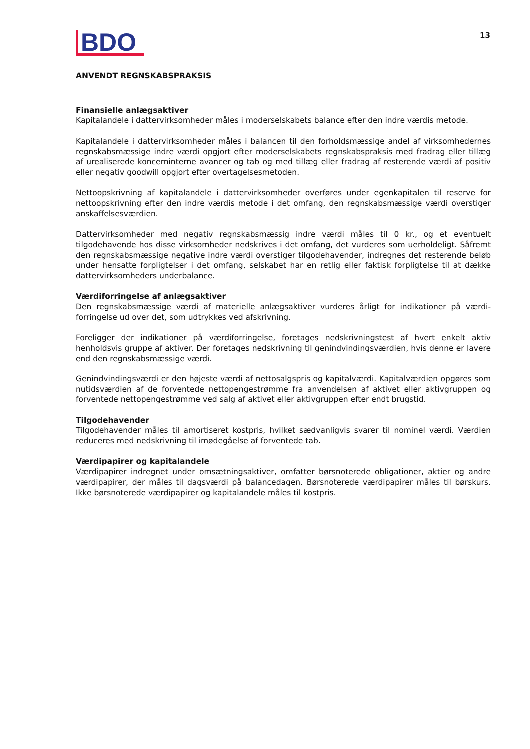BDO
13
ANVENDT REGNSKABSPRAKSIS
Finansielle anlægsaktiver
Kapitalandele i dattervirksomheder måles i moderselskabets balance efter den indre værdis metode.
Kapitalandele i dattervirksomheder måles i balancen til den forholdsmæssige andel af virksomhedernes regnskabsmæssige indre værdi opgjort efter moderselskabets regnskabspraksis med fradrag eller tillæg af urealiserede koncerninterne avancer og tab og med tillæg eller fradrag af resterende værdi af positiv eller negativ goodwill opgjort efter overtagelsesmetoden.
Nettoopskrivning af kapitalandele i dattervirksomheder overføres under egenkapitalen til reserve for nettoopskrivning efter den indre værdis metode i det omfang, den regnskabsmæssige værdi overstiger anskaffelsesværdien.
Dattervirksomheder med negativ regnskabsmæssig indre værdi måles til 0 kr., og et eventuelt tilgodehavende hos disse virksomheder nedskrives i det omfang, det vurderes som uerholdeligt. Såfremt den regnskabsmæssige negative indre værdi overstiger tilgodehavender, indregnes det resterende beløb under hensatte forpligtelser i det omfang, selskabet har en retlig eller faktisk forpligtelse til at dække dattervirksomheders underbalance.
Værdiforringelse af anlægsaktiver
Den regnskabsmæssige værdi af materielle anlægsaktiver vurderes årligt for indikationer på værdi-forringelse ud over det, som udtrykkes ved afskrivning.
Foreligger der indikationer på værdiforringelse, foretages nedskrivningstest af hvert enkelt aktiv henholdsvis gruppe af aktiver. Der foretages nedskrivning til genindvindingsværdien, hvis denne er lavere end den regnskabsmæssige værdi.
Genindvindingsværdi er den højeste værdi af nettosalgspris og kapitalværdi. Kapitalværdien opgøres som nutidsværdien af de forventede nettopengestrømme fra anvendelsen af aktivet eller aktivgruppen og forventede nettopengestrømme ved salg af aktivet eller aktivgruppen efter endt brugstid.
Tilgodehavender
Tilgodehavender måles til amortiseret kostpris, hvilket sædvanligvis svarer til nominel værdi. Værdien reduceres med nedskrivning til imødegåelse af forventede tab.
Værdipapirer og kapitalandele
Værdipapirer indregnet under omsætningsaktiver, omfatter børsnoterede obligationer, aktier og andre værdipapirer, der måles til dagsværdi på balancedagen. Børsnoterede værdipapirer måles til børskurs. Ikke børsnoterede værdipapirer og kapitalandele måles til kostpris.